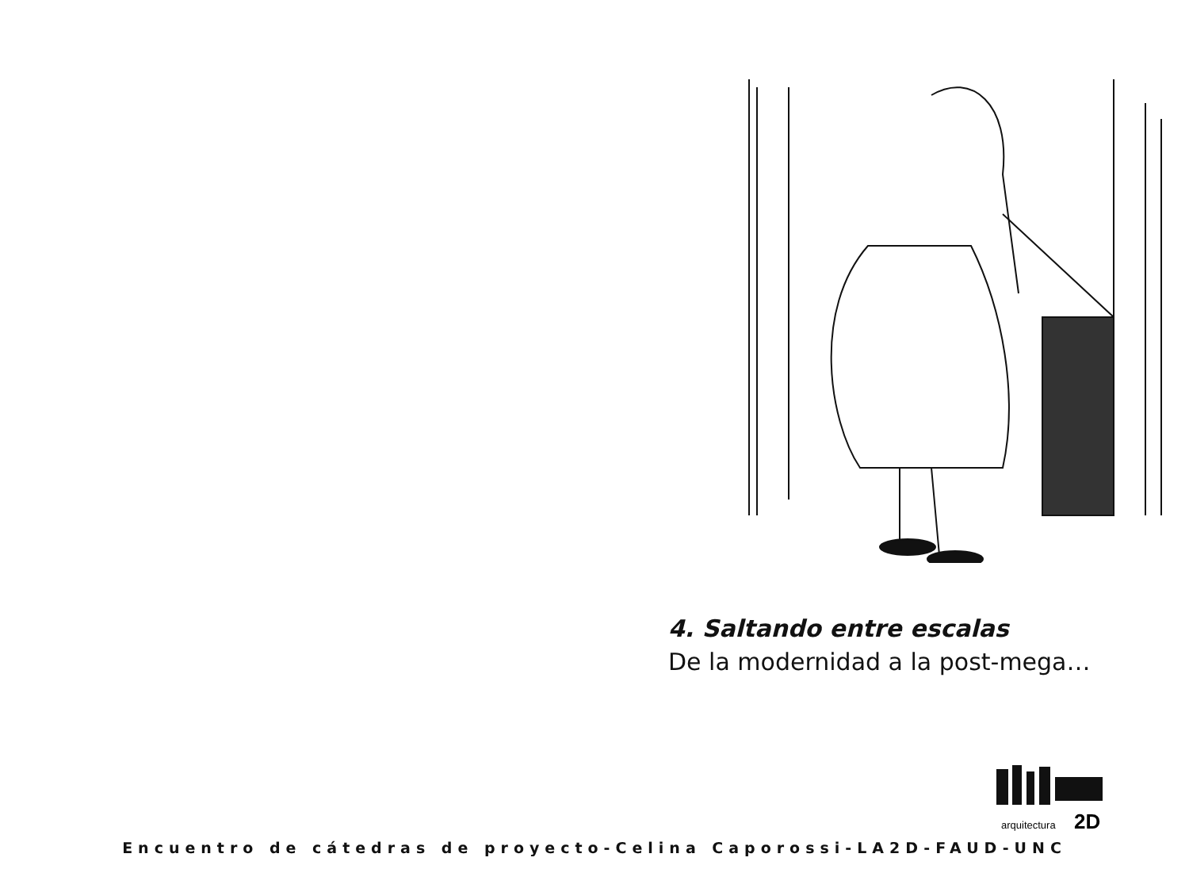4. Saltando entre escalas
De la modernidad a la post-mega…
arquitectura
2D
Encuentro de cátedras de proyecto-Celina Caporossi-LA2D-FAUD-UNC